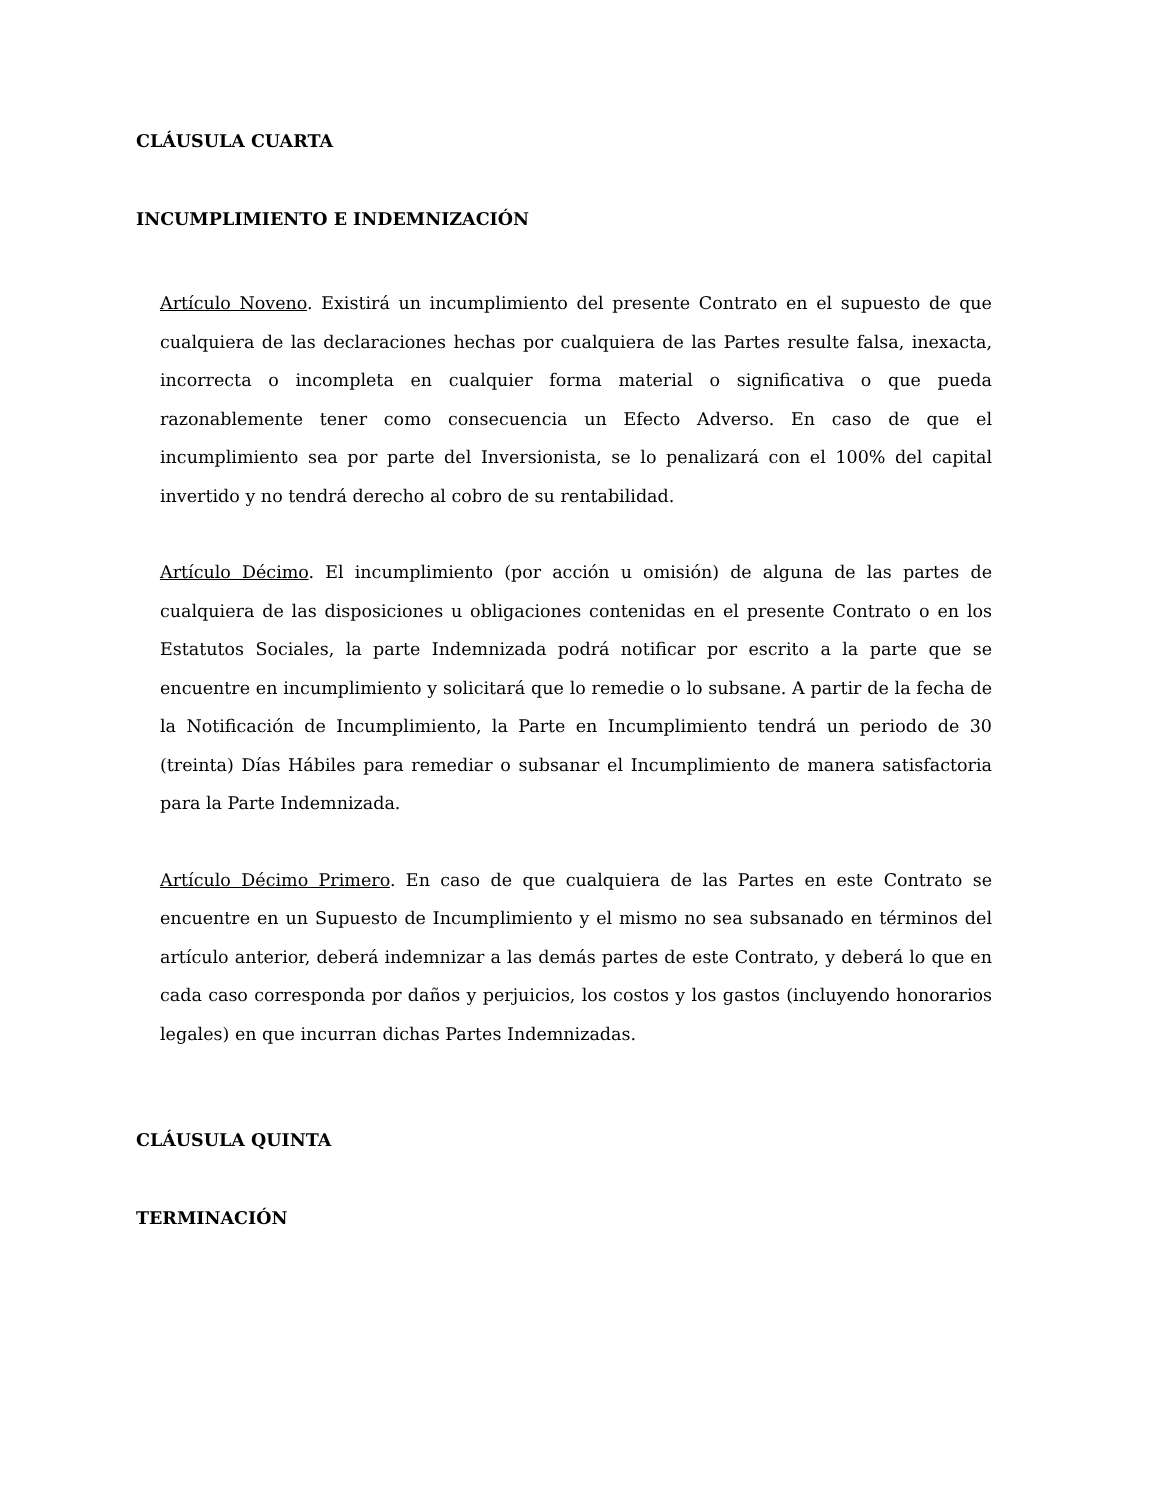CLÁUSULA CUARTA
INCUMPLIMIENTO E INDEMNIZACIÓN
Artículo Noveno. Existirá un incumplimiento del presente Contrato en el supuesto de que cualquiera de las declaraciones hechas por cualquiera de las Partes resulte falsa, inexacta, incorrecta o incompleta en cualquier forma material o significativa o que pueda razonablemente tener como consecuencia un Efecto Adverso. En caso de que el incumplimiento sea por parte del Inversionista, se lo penalizará con el 100% del capital invertido y no tendrá derecho al cobro de su rentabilidad.
Artículo Décimo. El incumplimiento (por acción u omisión) de alguna de las partes de cualquiera de las disposiciones u obligaciones contenidas en el presente Contrato o en los Estatutos Sociales, la parte Indemnizada podrá notificar por escrito a la parte que se encuentre en incumplimiento y solicitará que lo remedie o lo subsane. A partir de la fecha de la Notificación de Incumplimiento, la Parte en Incumplimiento tendrá un periodo de 30 (treinta) Días Hábiles para remediar o subsanar el Incumplimiento de manera satisfactoria para la Parte Indemnizada.
Artículo Décimo Primero. En caso de que cualquiera de las Partes en este Contrato se encuentre en un Supuesto de Incumplimiento y el mismo no sea subsanado en términos del artículo anterior, deberá indemnizar a las demás partes de este Contrato, y deberá lo que en cada caso corresponda por daños y perjuicios, los costos y los gastos (incluyendo honorarios legales) en que incurran dichas Partes Indemnizadas.
CLÁUSULA QUINTA
TERMINACIÓN